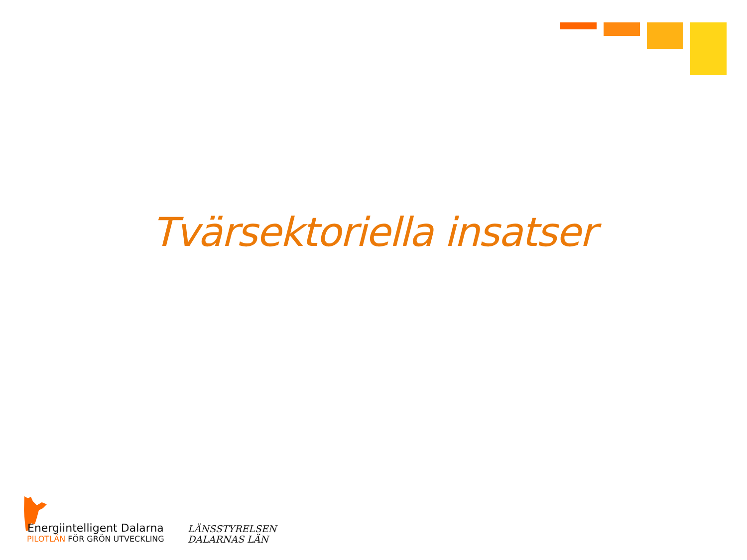Tvärsektoriella insatser
Energiintelligent Dalarna
PILOTLÄN FÖR GRÖN UTVECKLING
LÄNSSTYRELSEN
DALARNAS LÄN